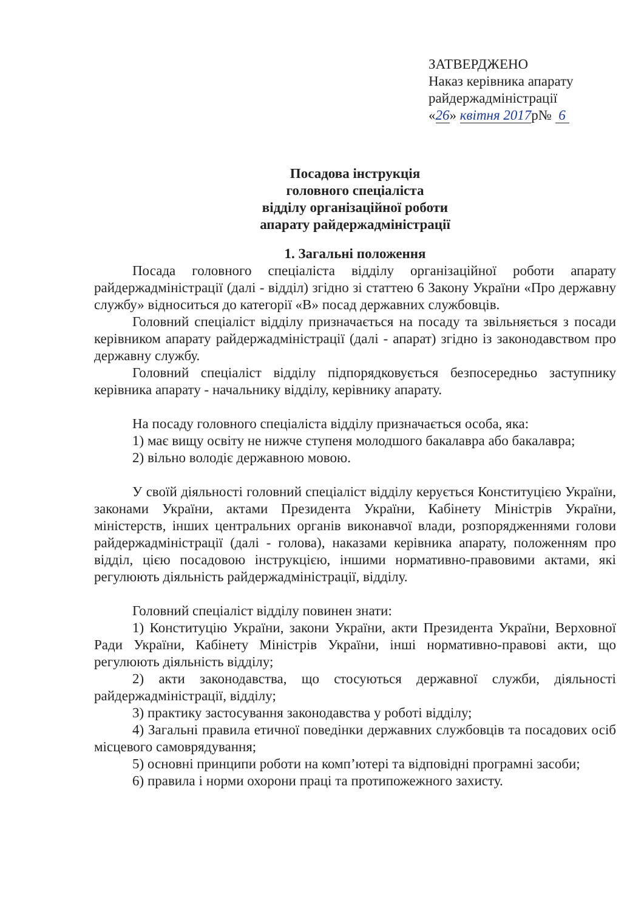ЗАТВЕРДЖЕНО
Наказ керівника апарату
райдержадміністрації
«26» квітня 2017р№ 6
Посадова інструкція
головного спеціаліста
відділу організаційної роботи
апарату райдержадміністрації
1. Загальні положення
Посада головного спеціаліста відділу організаційної роботи апарату райдержадміністрації (далі - відділ) згідно зі статтею 6 Закону України «Про державну службу» відноситься до категорії «В» посад державних службовців.
Головний спеціаліст відділу призначається на посаду та звільняється з посади керівником апарату райдержадміністрації (далі - апарат) згідно із законодавством про державну службу.
Головний спеціаліст відділу підпорядковується безпосередньо заступнику керівника апарату - начальнику відділу, керівнику апарату.
На посаду головного спеціаліста відділу призначається особа, яка:
1) має вищу освіту не нижче ступеня молодшого бакалавра або бакалавра;
2) вільно володіє державною мовою.
У своїй діяльності головний спеціаліст відділу керується Конституцією України, законами України, актами Президента України, Кабінету Міністрів України, міністерств, інших центральних органів виконавчої влади, розпорядженнями голови райдержадміністрації (далі - голова), наказами керівника апарату, положенням про відділ, цією посадовою інструкцією, іншими нормативно-правовими актами, які регулюють діяльність райдержадміністрації, відділу.
Головний спеціаліст відділу повинен знати:
1) Конституцію України, закони України, акти Президента України, Верховної Ради України, Кабінету Міністрів України, інші нормативно-правові акти, що регулюють діяльність відділу;
2) акти законодавства, що стосуються державної служби, діяльності райдержадміністрації, відділу;
3) практику застосування законодавства у роботі відділу;
4) Загальні правила етичної поведінки державних службовців та посадових осіб місцевого самоврядування;
5) основні принципи роботи на комп’ютері та відповідні програмні засоби;
6) правила і норми охорони праці та протипожежного захисту.